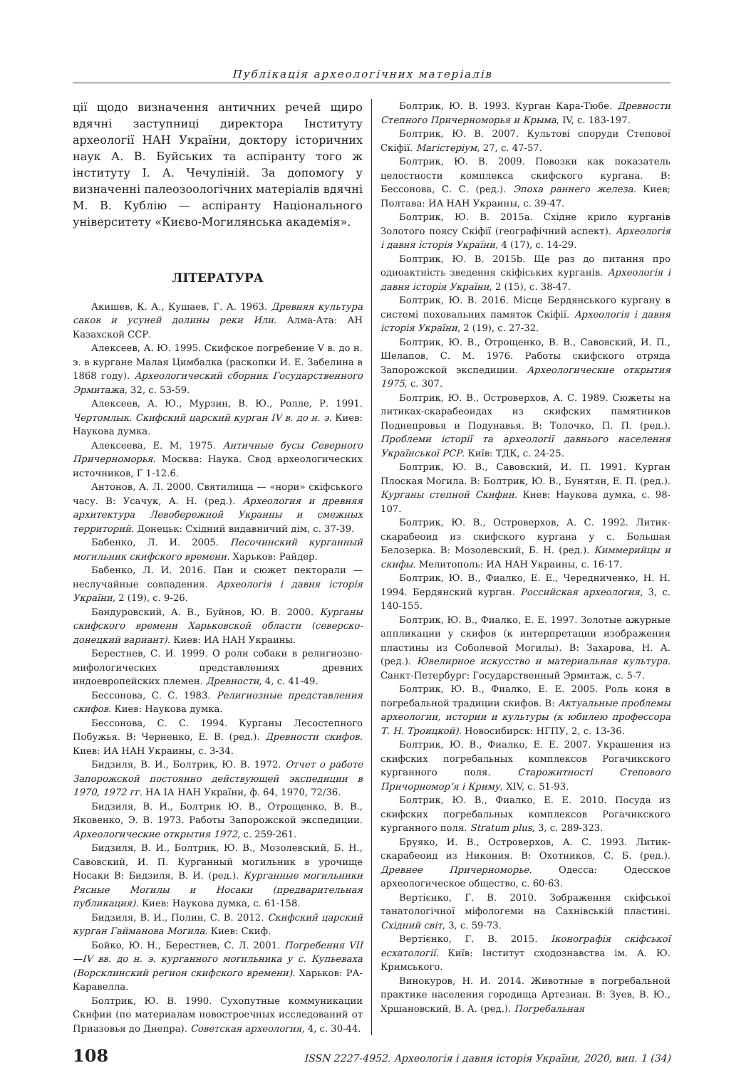Публікація археологічних матеріалів
ції щодо визначення античних речей щиро вдячні заступниці директора Інституту археології НАН України, доктору історичних наук А. В. Буйських та аспіранту того ж інституту І. А. Чечуліній. За допомогу у визначенні палеозоологічних матеріалів вдячні М. В. Кублію — аспіранту Національного університету «Києво-Могилянська академія».
ЛІТЕРАТУРА
Акишев, К. А., Кушаев, Г. А. 1963. Древняя культура саков и усуней долины реки Или. Алма-Ата: АН Казахской ССР.
Алексеев, А. Ю. 1995. Скифское погребение V в. до н. э. в кургане Малая Цимбалка (раскопки И. Е. Забелина в 1868 году). Археологический сборник Государственного Эрмитажа, 32, с. 53-59.
Алексеев, А. Ю., Мурзин, В. Ю., Ролле, Р. 1991. Чертомлык. Скифский царский курган IV в. до н. э. Киев: Наукова думка.
Алексеева, Е. М. 1975. Античные бусы Северного Причерноморья. Москва: Наука. Свод археологических источников, Г 1-12.6.
Антонов, А. Л. 2000. Святилища — «нори» скіфського часу. В: Усачук, А. Н. (ред.). Археология и древняя архитектура Левобережной Украины и смежных территорий. Донецьк: Східний видавничий дім, с. 37-39.
Бабенко, Л. И. 2005. Песочинский курганный могильник скифского времени. Харьков: Райдер.
Бабенко, Л. И. 2016. Пан и сюжет пекторали — неслучайные совпадения. Археологія і давня історія України, 2 (19), с. 9-26.
Бандуровский, А. В., Буйнов, Ю. В. 2000. Курганы скифского времени Харьковской области (северско-донецкий вариант). Киев: ИА НАН Украины.
Берестнев, С. И. 1999. О роли собаки в религиозно-мифологических представлениях древних индоевропейских племен. Древности, 4, с. 41-49.
Бессонова, С. С. 1983. Религиозные представления скифов. Киев: Наукова думка.
Бессонова, С. С. 1994. Курганы Лесостепного Побужья. В: Черненко, Е. В. (ред.). Древности скифов. Киев: ИА НАН Украины, с. 3-34.
Бидзиля, В. И., Болтрик, Ю. В. 1972. Отчет о работе Запорожской постоянно действующей экспедиции в 1970, 1972 гг. НА ІА НАН України, ф. 64, 1970, 72/36.
Бидзиля, В. И., Болтрик Ю. В., Отрощенко, В. В., Яковенко, Э. В. 1973. Работы Запорожской экспедиции. Археологические открытия 1972, с. 259-261.
Бидзиля, В. И., Болтрик, Ю. В., Мозолевский, Б. Н., Савовский, И. П. Курганный могильник в урочище Носаки В: Бидзиля, В. И. (ред.). Курганные могильники Рясные Могилы и Носаки (предварительная публикация). Киев: Наукова думка, с. 61-158.
Бидзиля, В. И., Полин, С. В. 2012. Скифский царский курган Гайманова Могила. Киев: Скиф.
Бойко, Ю. Н., Берестнев, С. Л. 2001. Погребения VII—IV вв. до н. э. курганного могильника у с. Купьеваха (Ворсклинский регион скифского времени). Харьков: РА-Каравелла.
Болтрик, Ю. В. 1990. Сухопутные коммуникации Скифии (по материалам новостроечных исследований от Приазовья до Днепра). Советская археология, 4, с. 30-44.
Болтрик, Ю. В. 1993. Курган Кара-Тюбе. Древности Степного Причерноморья и Крыма, IV, с. 183-197.
Болтрик, Ю. В. 2007. Культові споруди Степової Скіфії. Магістеріум, 27, с. 47-57.
Болтрик, Ю. В. 2009. Повозки как показатель целостности комплекса скифского кургана. В: Бессонова, С. С. (ред.). Эпоха раннего железа. Киев; Полтава: ИА НАН Украины, с. 39-47.
Болтрик, Ю. В. 2015a. Східне крило курганів Золотого поясу Скіфії (географічний аспект). Археологія і давня історія України, 4 (17), с. 14-29.
Болтрик, Ю. В. 2015b. Ще раз до питання про одноактність зведення скіфіських курганів. Археологія і давня історія України, 2 (15), с. 38-47.
Болтрик, Ю. В. 2016. Місце Бердянського кургану в системі поховальних памяток Скіфії. Археологія і давня історія України, 2 (19), с. 27-32.
Болтрик, Ю. В., Отрощенко, В. В., Савовский, И. П., Шелапов, С. М. 1976. Работы скифского отряда Запорожской экспедиции. Археологические открытия 1975, с. 307.
Болтрик, Ю. В., Островерхов, А. С. 1989. Сюжеты на литиках-скарабеоидах из скифских памятников Поднепровья и Подунавья. В: Толочко, П. П. (ред.). Проблеми історії та археології давнього населення Української РСР. Київ: ТДК, с. 24-25.
Болтрик, Ю. В., Савовский, И. П. 1991. Курган Плоская Могила. В: Болтрик, Ю. В., Бунятян, Е. П. (ред.). Курганы степной Скифии. Киев: Наукова думка, с. 98-107.
Болтрик, Ю. В., Островерхов, А. С. 1992. Литик-скарабеоид из скифского кургана у с. Большая Белозерка. В: Мозолевский, Б. Н. (ред.). Киммерийцы и скифы. Мелитополь: ИА НАН Украины, с. 16-17.
Болтрик, Ю. В., Фиалко, Е. Е., Чередниченко, Н. Н. 1994. Бердянский курган. Российская археология, 3, с. 140-155.
Болтрик, Ю. В., Фиалко, Е. Е. 1997. Золотые ажурные аппликации у скифов (к интерпретации изображения пластины из Соболевой Могилы). В: Захарова, Н. А. (ред.). Ювелирное искусство и материальная культура. Санкт-Петербург: Государственный Эрмитаж, с. 5-7.
Болтрик, Ю. В., Фиалко, Е. Е. 2005. Роль коня в погребальной традиции скифов. В: Актуальные проблемы археологии, истории и культуры (к юбилею профессора Т. Н. Троицкой). Новосибирск: НГПУ, 2, с. 13-36.
Болтрик, Ю. В., Фиалко, Е. Е. 2007. Украшения из скифских погребальных комплексов Рогачикского курганного поля. Старожитності Степового Причорномор’я і Криму, XIV, с. 51-93.
Болтрик, Ю. В., Фиалко, Е. Е. 2010. Посуда из скифских погребальных комплексов Рогачикского курганного поля. Stratum plus, 3, с. 289-323.
Бруяко, И. В., Островерхов, А. С. 1993. Литик-скарабеоид из Никония. В: Охотников, С. Б. (ред.). Древнее Причерноморье. Одесса: Одесское археологическое общество, с. 60-63.
Вертієнко, Г. В. 2010. Зображення скіфської танатологічної міфологеми на Сахнівській пластині. Східний світ, 3, с. 59-73.
Вертієнко, Г. В. 2015. Іконографія скіфської есхатології. Київ: Інститут сходознавства ім. А. Ю. Кримського.
Винокуров, Н. И. 2014. Животные в погребальной практике населения городища Артезиан. В: Зуев, В. Ю., Хршановский, В. А. (ред.). Погребальная
108 ISSN 2227-4952. Археологія і давня історія України, 2020, вип. 1 (34)